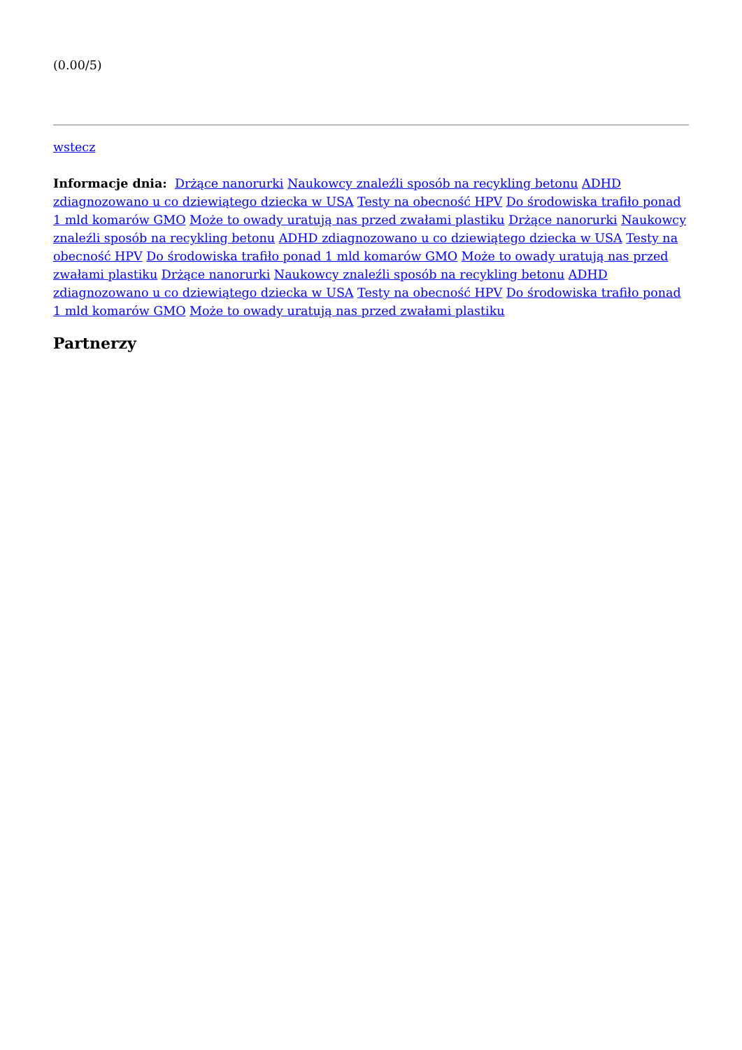(0.00/5)
wstecz
Informacje dnia: Drżące nanorurki Naukowcy znaleźli sposób na recykling betonu ADHD zdiagnozowano u co dziewiątego dziecka w USA Testy na obecność HPV Do środowiska trafiło ponad 1 mld komarów GMO Może to owady uratują nas przed zwałami plastiku Drżące nanorurki Naukowcy znaleźli sposób na recykling betonu ADHD zdiagnozowano u co dziewiątego dziecka w USA Testy na obecność HPV Do środowiska trafiło ponad 1 mld komarów GMO Może to owady uratują nas przed zwałami plastiku Drżące nanorurki Naukowcy znaleźli sposób na recykling betonu ADHD zdiagnozowano u co dziewiątego dziecka w USA Testy na obecność HPV Do środowiska trafiło ponad 1 mld komarów GMO Może to owady uratują nas przed zwałami plastiku
Partnerzy